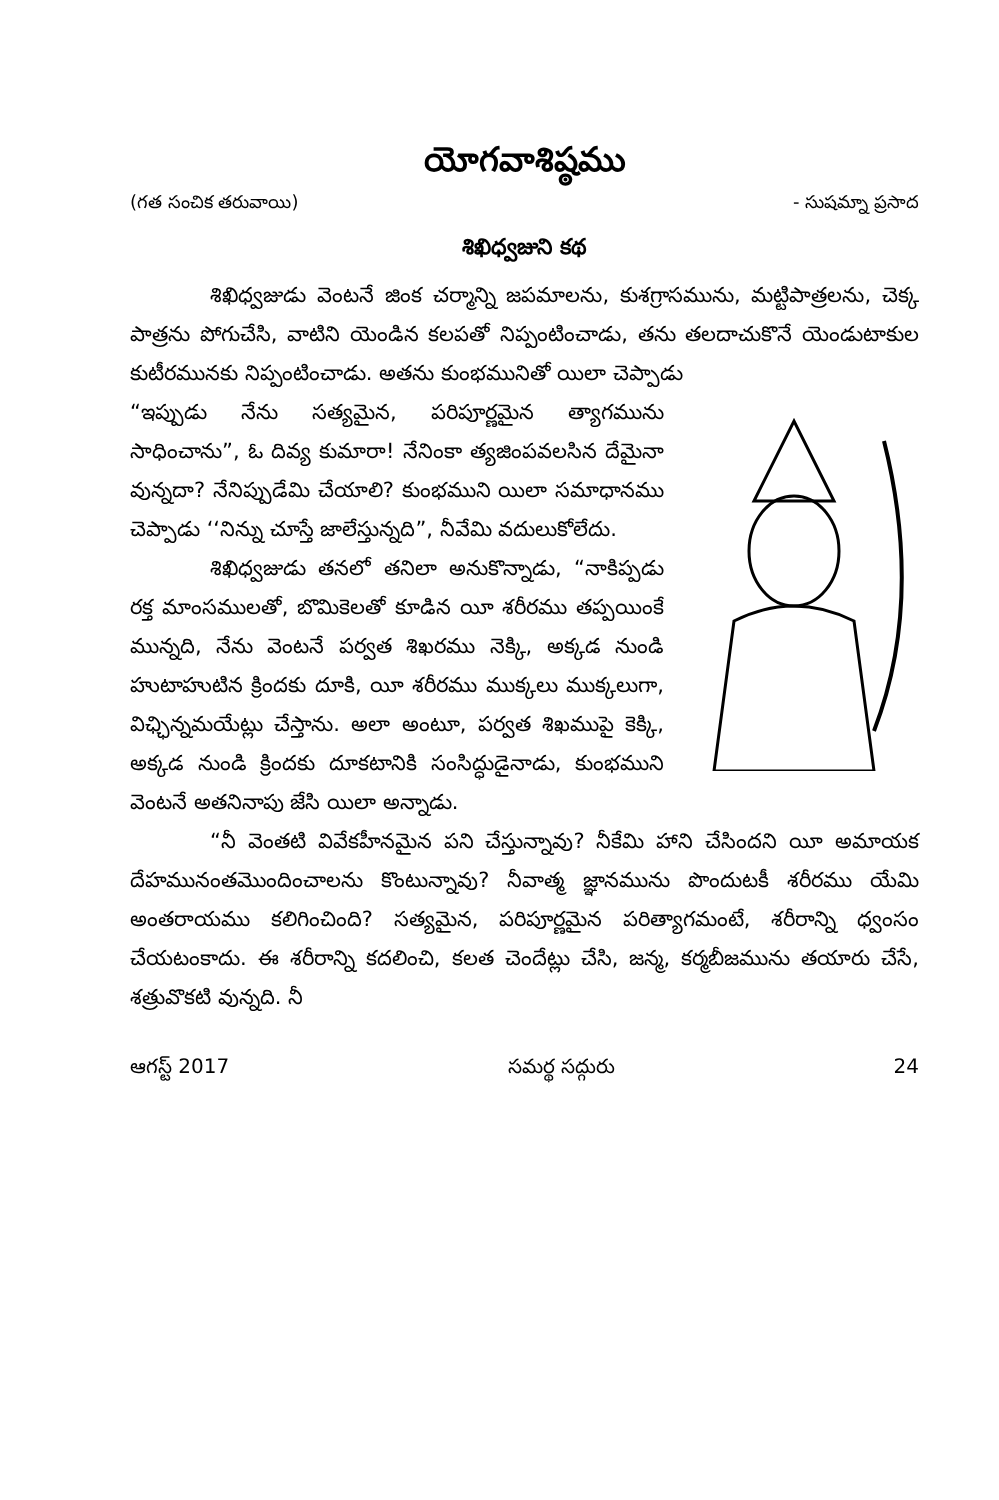యోగవాశిష్ఠము
(గత సంచిక తరువాయి) - సుషమ్నా ప్రసాద
శిఖిధ్వజుని కథ
శిఖిధ్వజుడు వెంటనే జింక చర్మాన్ని జపమాలను, కుశగ్రాసమును, మట్టిపాత్రలను, చెక్క పాత్రను పోగుచేసి, వాటిని యెండిన కలపతో నిప్పంటించాడు, తను తలదాచుకొనే యెండుటాకుల కుటీరమునకు నిప్పంటించాడు. అతను కుంభమునితో యిలా చెప్పాడు
“ఇప్పుడు నేను సత్యమైన, పరిపూర్ణమైన త్యాగమును సాధించాను”, ఓ దివ్య కుమారా! నేనింకా త్యజింపవలసిన దేమైనా వున్నదా? నేనిప్పుడేమి చేయాలి? కుంభముని యిలా సమాధానము చెప్పాడు ‘‘నిన్ను చూస్తే జాలేస్తున్నది”, నీవేమి వదులుకోలేదు.
శిఖిధ్వజుడు తనలో తనిలా అనుకొన్నాడు, “నాకిప్పడు రక్త మాంసములతో, బొమికెలతో కూడిన యీ శరీరము తప్పయింకే మున్నది, నేను వెంటనే పర్వత శిఖరము నెక్కి, అక్కడ నుండి హుటాహుటిన క్రిందకు దూకి, యీ శరీరము ముక్కలు ముక్కలుగా, విఛ్ఛిన్నమయేట్లు చేస్తాను. అలా అంటూ, పర్వత శిఖముపై కెక్కి, అక్కడ నుండి క్రిందకు దూకటానికి సంసిద్ధుడైనాడు, కుంభముని వెంటనే అతనినాపు జేసి యిలా అన్నాడు.
“నీ వెంతటి వివేకహీనమైన పని చేస్తున్నావు? నీకేమి హాని చేసిందని యీ అమాయక దేహమునంతమొందించాలను కొంటున్నావు? నీవాత్మ జ్ఞానమును పొందుటకీ శరీరము యేమి అంతరాయము కలిగించింది? సత్యమైన, పరిపూర్ణమైన పరిత్యాగమంటే, శరీరాన్ని ధ్వంసం చేయటంకాదు. ఈ శరీరాన్ని కదలించి, కలత చెందేట్లు చేసి, జన్మ, కర్మబీజమును తయారు చేసే, శత్రువొకటి వున్నది. నీ
ఆగస్ట్ 2017 సమర్థ సద్గురు 24